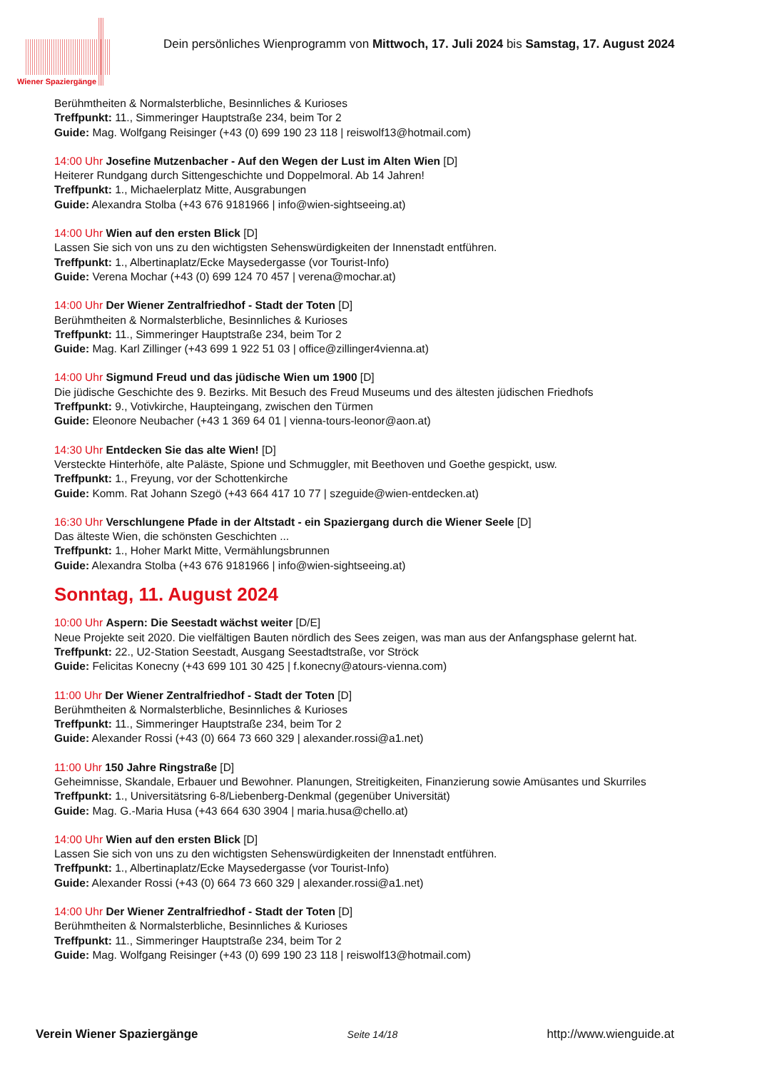Wiener Spaziergänge
Dein persönliches Wienprogramm von Mittwoch, 17. Juli 2024 bis Samstag, 17. August 2024
Berühmtheiten & Normalsterbliche, Besinnliches & Kurioses
Treffpunkt: 11., Simmeringer Hauptstraße 234, beim Tor 2
Guide: Mag. Wolfgang Reisinger (+43 (0) 699 190 23 118 | reiswolf13@hotmail.com)
14:00 Uhr Josefine Mutzenbacher - Auf den Wegen der Lust im Alten Wien [D]
Heiterer Rundgang durch Sittengeschichte und Doppelmoral. Ab 14 Jahren!
Treffpunkt: 1., Michaelerplatz Mitte, Ausgrabungen
Guide: Alexandra Stolba (+43 676 9181966 | info@wien-sightseeing.at)
14:00 Uhr Wien auf den ersten Blick [D]
Lassen Sie sich von uns zu den wichtigsten Sehenswürdigkeiten der Innenstadt entführen.
Treffpunkt: 1., Albertinaplatz/Ecke Maysedergasse (vor Tourist-Info)
Guide: Verena Mochar (+43 (0) 699 124 70 457 | verena@mochar.at)
14:00 Uhr Der Wiener Zentralfriedhof - Stadt der Toten [D]
Berühmtheiten & Normalsterbliche, Besinnliches & Kurioses
Treffpunkt: 11., Simmeringer Hauptstraße 234, beim Tor 2
Guide: Mag. Karl Zillinger (+43 699 1 922 51 03 | office@zillinger4vienna.at)
14:00 Uhr Sigmund Freud und das jüdische Wien um 1900 [D]
Die jüdische Geschichte des 9. Bezirks. Mit Besuch des Freud Museums und des ältesten jüdischen Friedhofs
Treffpunkt: 9., Votivkirche, Haupteingang, zwischen den Türmen
Guide: Eleonore Neubacher (+43 1 369 64 01 | vienna-tours-leonor@aon.at)
14:30 Uhr Entdecken Sie das alte Wien! [D]
Versteckte Hinterhöfe, alte Paläste, Spione und Schmuggler, mit Beethoven und Goethe gespickt, usw.
Treffpunkt: 1., Freyung, vor der Schottenkirche
Guide: Komm. Rat Johann Szegö (+43 664 417 10 77 | szeguide@wien-entdecken.at)
16:30 Uhr Verschlungene Pfade in der Altstadt - ein Spaziergang durch die Wiener Seele [D]
Das älteste Wien, die schönsten Geschichten ...
Treffpunkt: 1., Hoher Markt Mitte, Vermählungsbrunnen
Guide: Alexandra Stolba (+43 676 9181966 | info@wien-sightseeing.at)
Sonntag, 11. August 2024
10:00 Uhr Aspern: Die Seestadt wächst weiter [D/E]
Neue Projekte seit 2020. Die vielfältigen Bauten nördlich des Sees zeigen, was man aus der Anfangsphase gelernt hat.
Treffpunkt: 22., U2-Station Seestadt, Ausgang Seestadtstraße, vor Ströck
Guide: Felicitas Konecny (+43 699 101 30 425 | f.konecny@atours-vienna.com)
11:00 Uhr Der Wiener Zentralfriedhof - Stadt der Toten [D]
Berühmtheiten & Normalsterbliche, Besinnliches & Kurioses
Treffpunkt: 11., Simmeringer Hauptstraße 234, beim Tor 2
Guide: Alexander Rossi (+43 (0) 664 73 660 329 | alexander.rossi@a1.net)
11:00 Uhr 150 Jahre Ringstraße [D]
Geheimnisse, Skandale, Erbauer und Bewohner. Planungen, Streitigkeiten, Finanzierung sowie Amüsantes und Skurriles
Treffpunkt: 1., Universitätsring 6-8/Liebenberg-Denkmal (gegenüber Universität)
Guide: Mag. G.-Maria Husa (+43 664 630 3904 | maria.husa@chello.at)
14:00 Uhr Wien auf den ersten Blick [D]
Lassen Sie sich von uns zu den wichtigsten Sehenswürdigkeiten der Innenstadt entführen.
Treffpunkt: 1., Albertinaplatz/Ecke Maysedergasse (vor Tourist-Info)
Guide: Alexander Rossi (+43 (0) 664 73 660 329 | alexander.rossi@a1.net)
14:00 Uhr Der Wiener Zentralfriedhof - Stadt der Toten [D]
Berühmtheiten & Normalsterbliche, Besinnliches & Kurioses
Treffpunkt: 11., Simmeringer Hauptstraße 234, beim Tor 2
Guide: Mag. Wolfgang Reisinger (+43 (0) 699 190 23 118 | reiswolf13@hotmail.com)
Verein Wiener Spaziergänge Seite 14/18 http://www.wienguide.at